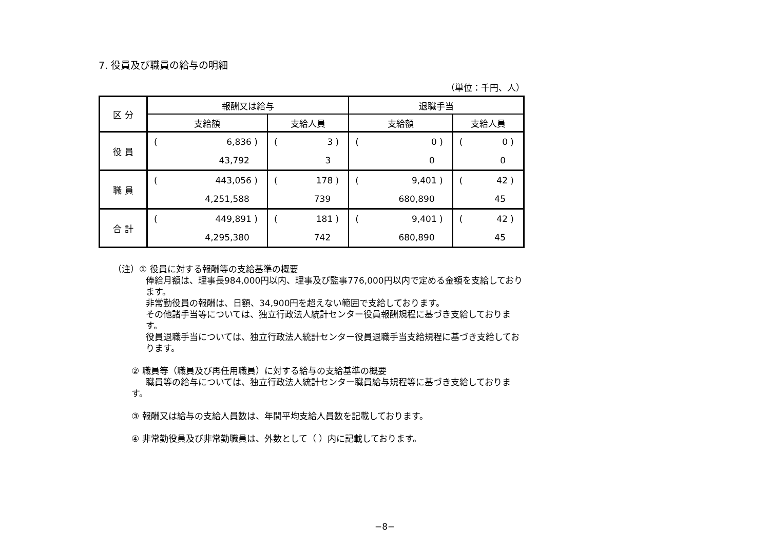7. 役員及び職員の給与の明細
（単位：千円、人）
| 区 分 | 報酬又は給与 | | 退職手当 | |
| --- | --- | --- | --- | --- |
| | 支給額 | 支給人員 | 支給額 | 支給人員 |
| 役 員 | ( 6,836 ) 43,792 | ( 3 ) 3 | ( 0 ) 0 | ( 0 ) 0 |
| 職 員 | ( 443,056 ) 4,251,588 | ( 178 ) 739 | ( 9,401 ) 680,890 | ( 42 ) 45 |
| 合 計 | ( 449,891 ) 4,295,380 | ( 181 ) 742 | ( 9,401 ) 680,890 | ( 42 ) 45 |
（注）① 役員に対する報酬等の支給基準の概要
俸給月額は、理事長984,000円以内、理事及び監事776,000円以内で定める金額を支給しております。
非常勤役員の報酬は、日額、34,900円を超えない範囲で支給しております。
その他諸手当等については、独立行政法人統計センター役員報酬規程に基づき支給しております。
役員退職手当については、独立行政法人統計センター役員退職手当支給規程に基づき支給しております。
② 職員等（職員及び再任用職員）に対する給与の支給基準の概要
職員等の給与については、独立行政法人統計センター職員給与規程等に基づき支給しております。
③ 報酬又は給与の支給人員数は、年間平均支給人員数を記載しております。
④ 非常勤役員及び非常勤職員は、外数として（ ）内に記載しております。
−8−